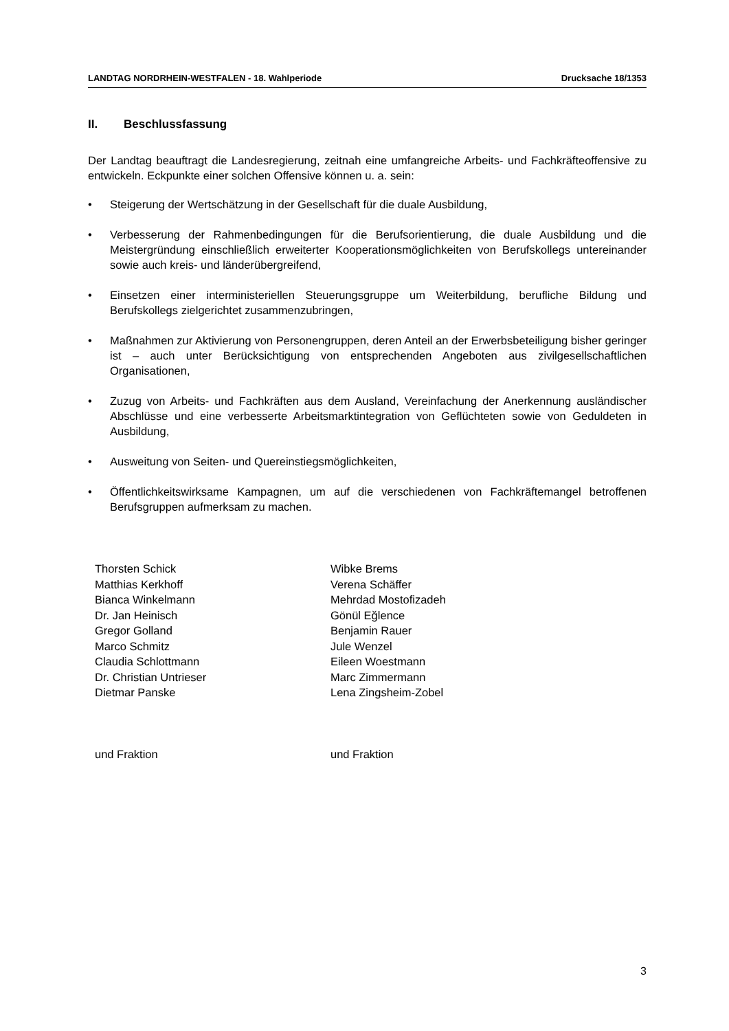LANDTAG NORDRHEIN-WESTFALEN - 18. Wahlperiode Drucksache 18/1353
II. Beschlussfassung
Der Landtag beauftragt die Landesregierung, zeitnah eine umfangreiche Arbeits- und Fach­kräfteoffensive zu entwickeln. Eckpunkte einer solchen Offensive können u. a. sein:
• Steigerung der Wertschätzung in der Gesellschaft für die duale Ausbildung,
• Verbesserung der Rahmenbedingungen für die Berufsorientierung, die duale Ausbildung und die Meistergründung einschließlich erweiterter Kooperationsmöglichkeiten von Berufs­kollegs untereinander sowie auch kreis- und länderübergreifend,
• Einsetzen einer interministeriellen Steuerungsgruppe um Weiterbildung, berufliche Bildung und Berufskollegs zielgerichtet zusammenzubringen,
• Maßnahmen zur Aktivierung von Personengruppen, deren Anteil an der Erwerbsbeteili­gung bisher geringer ist – auch unter Berücksichtigung von entsprechenden Angeboten aus zivilgesellschaftlichen Organisationen,
• Zuzug von Arbeits- und Fachkräften aus dem Ausland, Vereinfachung der Anerkennung ausländischer Abschlüsse und eine verbesserte Arbeitsmarktintegration von Geflüchteten sowie von Geduldeten in Ausbildung,
• Ausweitung von Seiten- und Quereinstiegsmöglichkeiten,
• Öffentlichkeitswirksame Kampagnen, um auf die verschiedenen von Fachkräftemangel be­troffenen Berufsgruppen aufmerksam zu machen.
Thorsten Schick
Matthias Kerkhoff
Bianca Winkelmann
Dr. Jan Heinisch
Gregor Golland
Marco Schmitz
Claudia Schlottmann
Dr. Christian Untrieser
Dietmar Panske
und Fraktion
Wibke Brems
Verena Schäffer
Mehrdad Mostofizadeh
Gönül Eğlence
Benjamin Rauer
Jule Wenzel
Eileen Woestmann
Marc Zimmermann
Lena Zingsheim-Zobel
und Fraktion
3